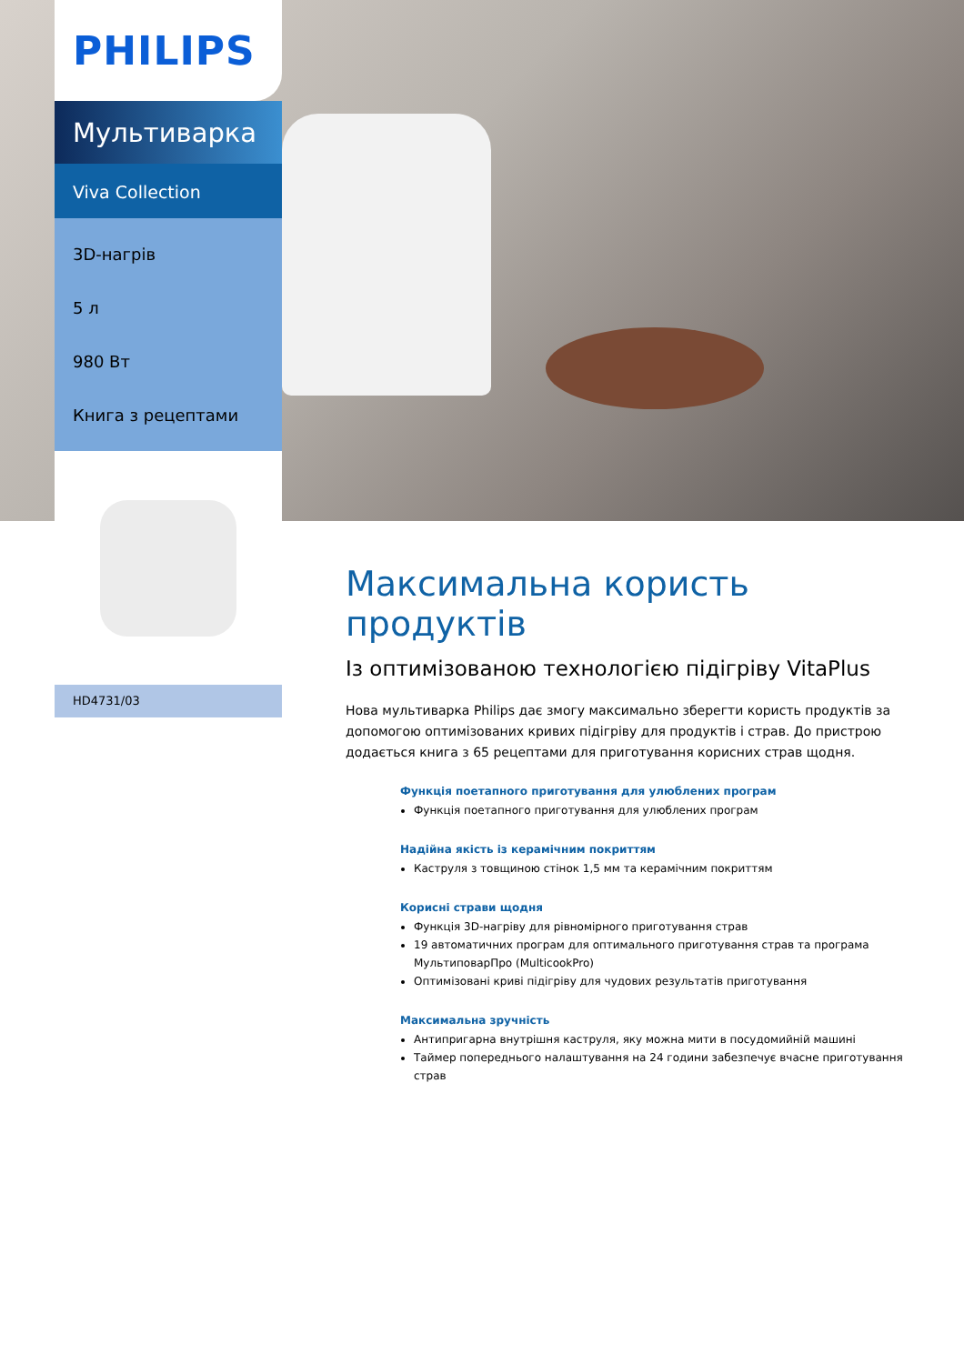PHILIPS
Мультиварка
Viva Collection
3D-нагрів
5 л
980 Вт
Книга з рецептами
HD4731/03
Максимальна користь продуктів
Із оптимізованою технологією підігріву VitaPlus
Нова мультиварка Philips дає змогу максимально зберегти користь продуктів за допомогою оптимізованих кривих підігріву для продуктів і страв. До пристрою додається книга з 65 рецептами для приготування корисних страв щодня.
Функція поетапного приготування для улюблених програм
Функція поетапного приготування для улюблених програм
Надійна якість із керамічним покриттям
Каструля з товщиною стінок 1,5 мм та керамічним покриттям
Корисні страви щодня
Функція 3D-нагріву для рівномірного приготування страв
19 автоматичних програм для оптимального приготування страв та програма МультиповарПро (MulticookPro)
Оптимізовані криві підігріву для чудових результатів приготування
Максимальна зручність
Антипригарна внутрішня каструля, яку можна мити в посудомийній машині
Таймер попереднього налаштування на 24 години забезпечує вчасне приготування страв